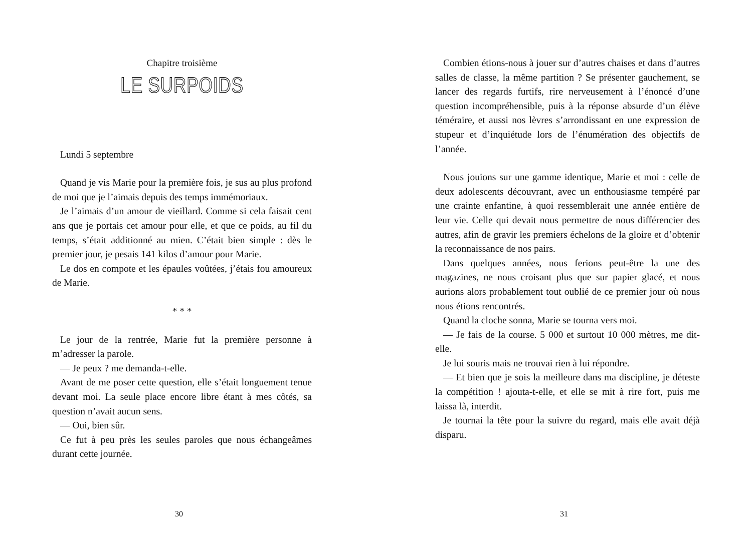Chapitre troisième
LE SURPOIDS
Lundi 5 septembre
Quand je vis Marie pour la première fois, je sus au plus profond de moi que je l’aimais depuis des temps immémoriaux.
Je l’aimais d’un amour de vieillard. Comme si cela faisait cent ans que je portais cet amour pour elle, et que ce poids, au fil du temps, s’était additionné au mien. C’était bien simple : dès le premier jour, je pesais 141 kilos d’amour pour Marie.
Le dos en compote et les épaules voûtées, j’étais fou amoureux de Marie.
* * *
Le jour de la rentrée, Marie fut la première personne à m’adresser la parole.
— Je peux ? me demanda-t-elle.
Avant de me poser cette question, elle s’était longuement tenue devant moi. La seule place encore libre étant à mes côtés, sa question n’avait aucun sens.
— Oui, bien sûr.
Ce fut à peu près les seules paroles que nous échangeâmes durant cette journée.
30
Combien étions-nous à jouer sur d’autres chaises et dans d’autres salles de classe, la même partition ? Se présenter gauchement, se lancer des regards furtifs, rire nerveusement à l’énoncé d’une question incompréhensible, puis à la réponse absurde d’un élève téméraire, et aussi nos lèvres s’arrondissant en une expression de stupeur et d’inquiétude lors de l’énumération des objectifs de l’année.
Nous jouions sur une gamme identique, Marie et moi : celle de deux adolescents découvrant, avec un enthousiasme tempéré par une crainte enfantine, à quoi ressemblerait une année entière de leur vie. Celle qui devait nous permettre de nous différencier des autres, afin de gravir les premiers échelons de la gloire et d’obtenir la reconnaissance de nos pairs.
Dans quelques années, nous ferions peut-être la une des magazines, ne nous croisant plus que sur papier glacé, et nous aurions alors probablement tout oublié de ce premier jour où nous nous étions rencontrés.
Quand la cloche sonna, Marie se tourna vers moi.
— Je fais de la course. 5 000 et surtout 10 000 mètres, me dit-elle.
Je lui souris mais ne trouvai rien à lui répondre.
— Et bien que je sois la meilleure dans ma discipline, je déteste la compétition ! ajouta-t-elle, et elle se mit à rire fort, puis me laissa là, interdit.
Je tournai la tête pour la suivre du regard, mais elle avait déjà disparu.
31